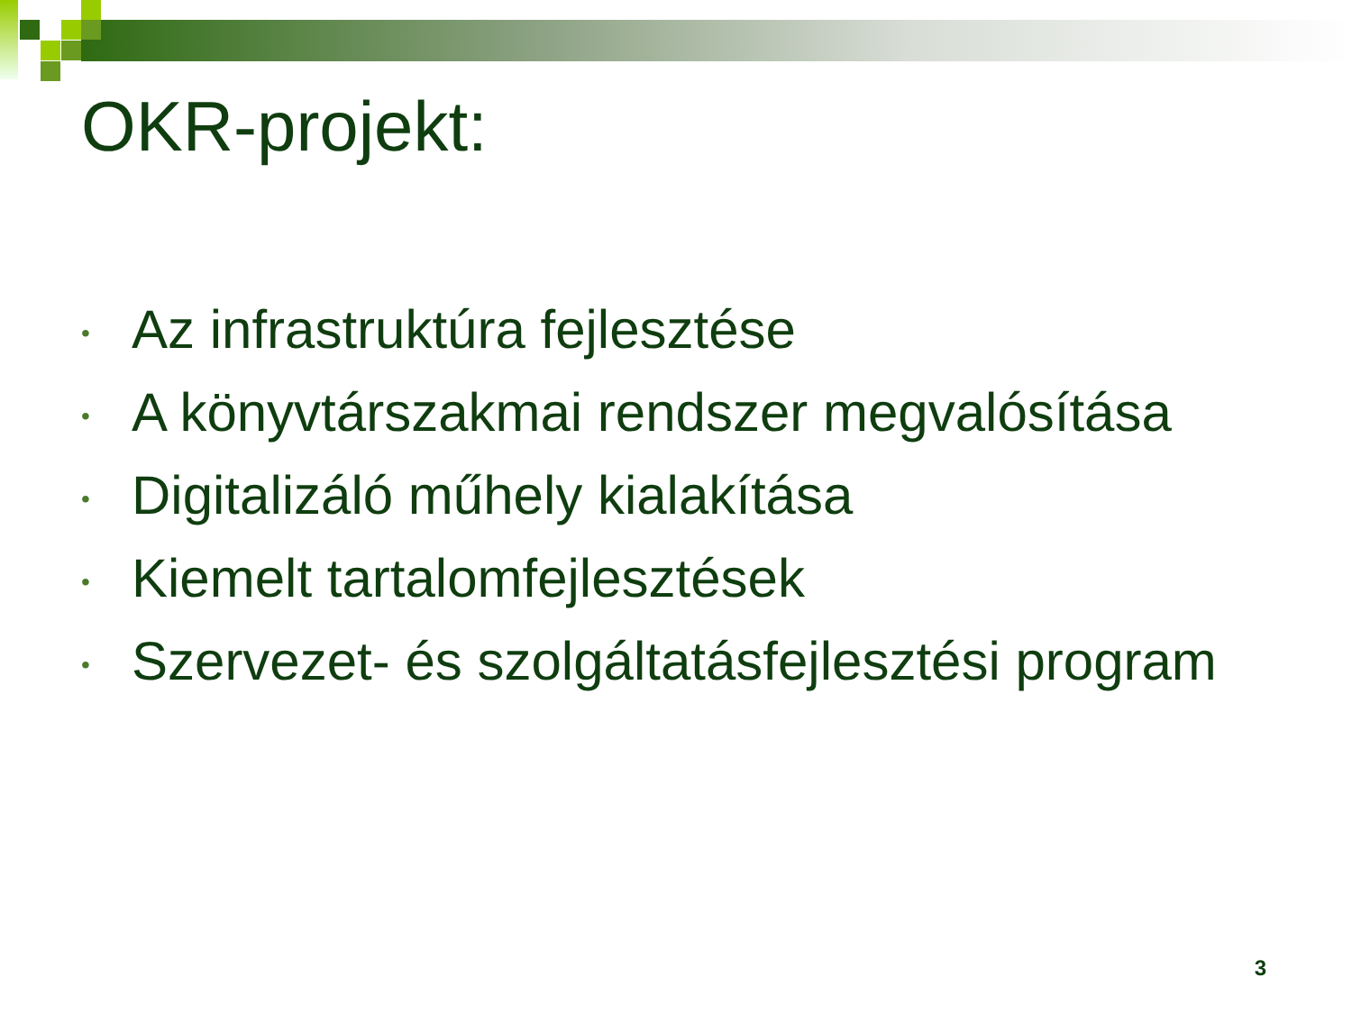OKR-projekt:
• Az infrastruktúra fejlesztése
• A könyvtárszakmai rendszer megvalósítása
• Digitalizáló műhely kialakítása
• Kiemelt tartalomfejlesztések
• Szervezet- és szolgáltatásfejlesztési program
3